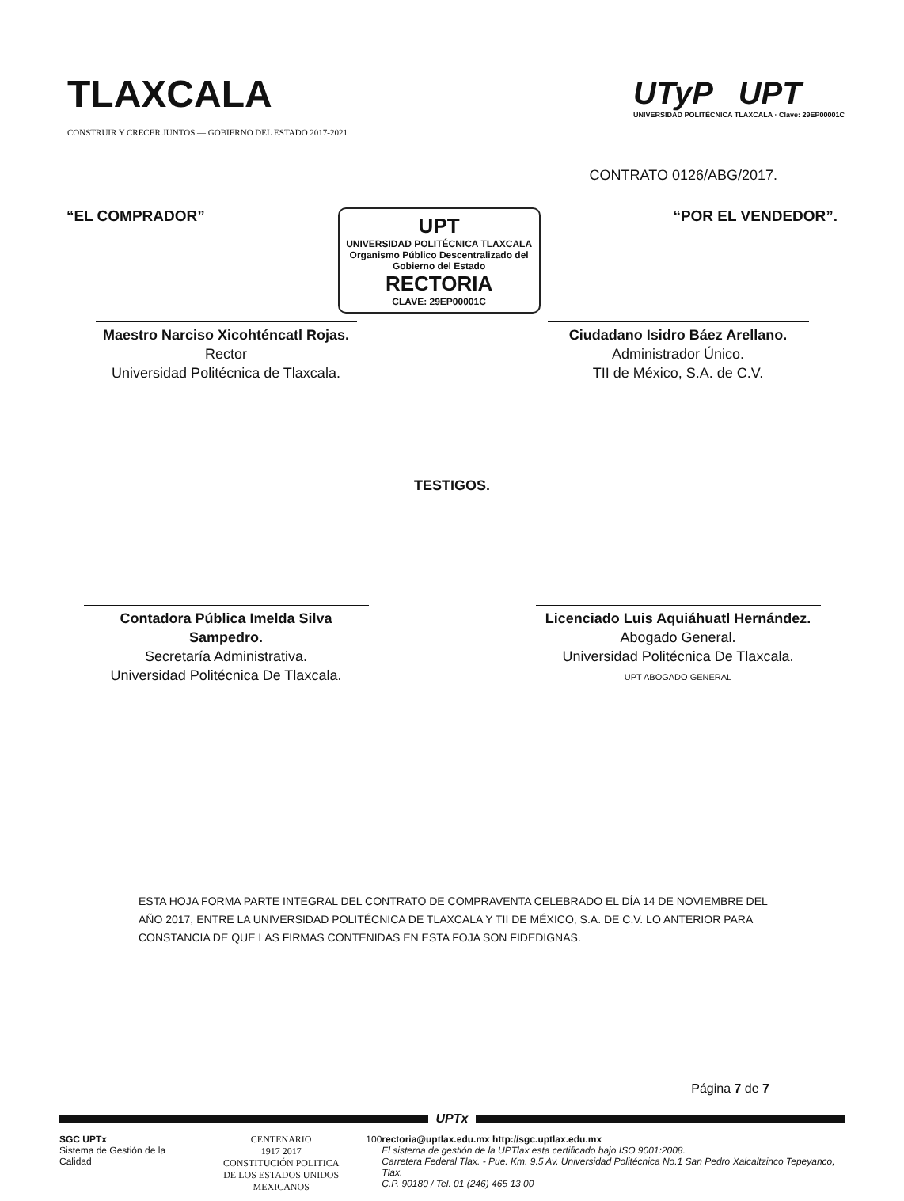TLAXCALA
CONSTRUIR Y CRECER JUNTOS — GOBIERNO DEL ESTADO 2017-2021
UTyP UPT
UNIVERSIDAD POLITÉCNICA TLAXCALA · Clave: 29EP00001C
CONTRATO 0126/ABG/2017.
“EL COMPRADOR”
UPT
UNIVERSIDAD POLITÉCNICA TLAXCALA
Organismo Público Descentralizado del Gobierno del Estado
RECTORIA
CLAVE: 29EP00001C
“POR EL VENDEDOR”.
Maestro Narciso Xicohténcatl Rojas.
Rector
Universidad Politécnica de Tlaxcala.
Ciudadano Isidro Báez Arellano.
Administrador Único.
TII de México, S.A. de C.V.
TESTIGOS.
Contadora Pública Imelda Silva Sampedro.
Secretaría Administrativa.
Universidad Politécnica De Tlaxcala.
Licenciado Luis Aquiáhuatl Hernández.
Abogado General.
Universidad Politécnica De Tlaxcala.
UPT ABOGADO GENERAL
ESTA HOJA FORMA PARTE INTEGRAL DEL CONTRATO DE COMPRAVENTA CELEBRADO EL DÍA 14 DE NOVIEMBRE DEL AÑO 2017, ENTRE LA UNIVERSIDAD POLITÉCNICA DE TLAXCALA Y TII DE MÉXICO, S.A. DE C.V. LO ANTERIOR PARA CONSTANCIA DE QUE LAS FIRMAS CONTENIDAS EN ESTA FOJA SON FIDEDIGNAS.
Página 7 de 7
UPTx
SGC UPTx
Sistema de Gestión de la Calidad
CENTENARIO
1917 2017
CONSTITUCIÓN POLITICA
DE LOS ESTADOS UNIDOS MEXICANOS
100 rectoria@uptlax.edu.mx http://sgc.uptlax.edu.mx
El sistema de gestión de la UPTlax esta certificado bajo ISO 9001:2008.
Carretera Federal Tlax. - Pue. Km. 9.5 Av. Universidad Politécnica No.1 San Pedro Xalcaltzinco Tepeyanco, Tlax.
C.P. 90180 / Tel. 01 (246) 465 13 00